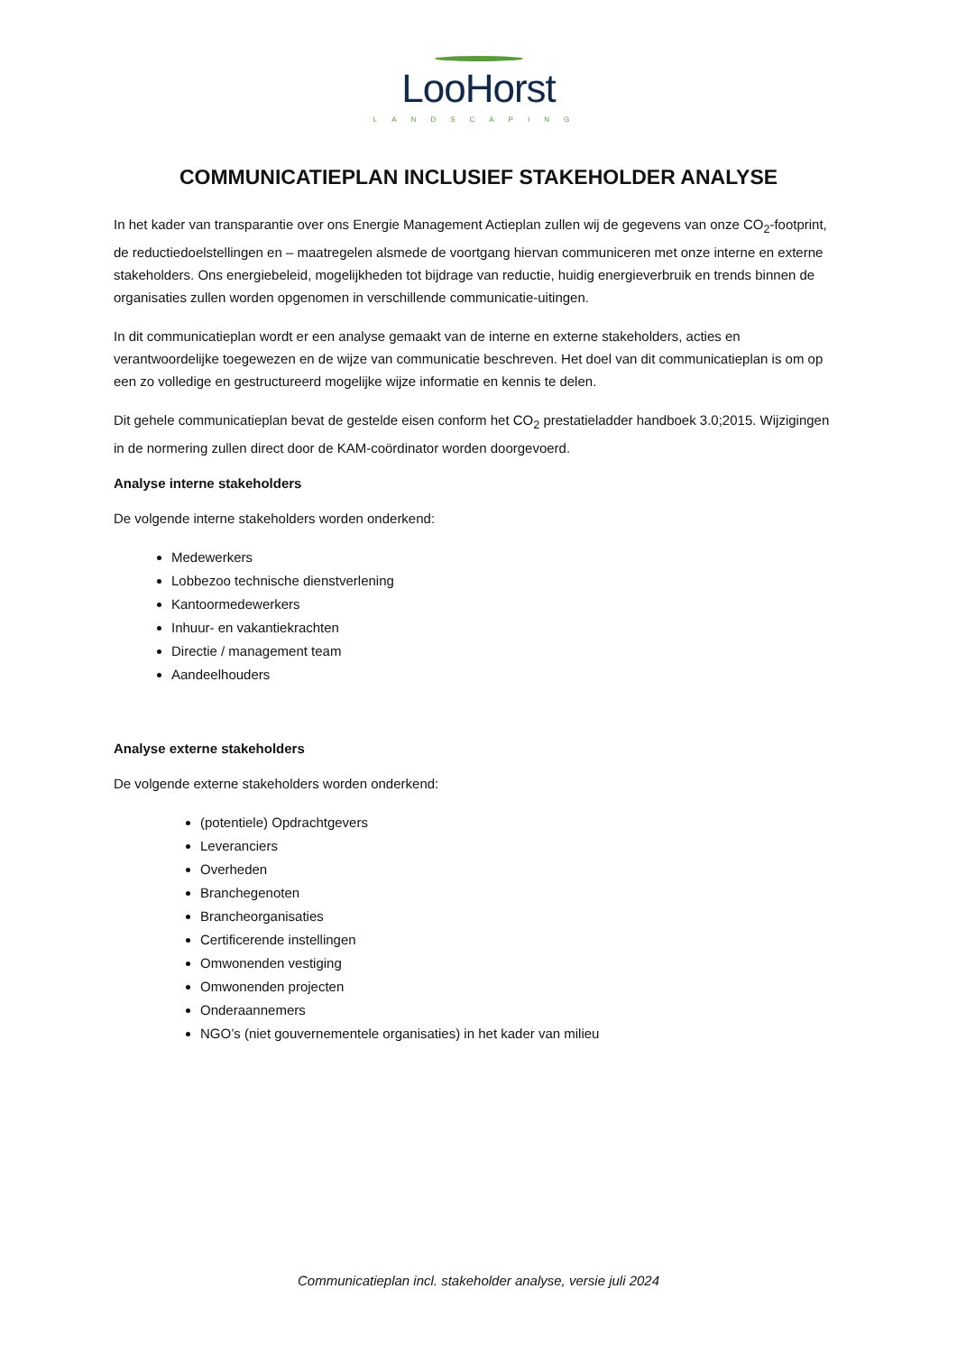LooHorst
LANDSCAPING
COMMUNICATIEPLAN INCLUSIEF STAKEHOLDER ANALYSE
In het kader van transparantie over ons Energie Management Actieplan zullen wij de gegevens van onze CO<sub>2</sub>-footprint, de reductiedoelstellingen en – maatregelen alsmede de voortgang hiervan communiceren met onze interne en externe stakeholders. Ons energiebeleid, mogelijkheden tot bijdrage van reductie, huidig energieverbruik en trends binnen de organisaties zullen worden opgenomen in verschillende communicatie-uitingen.
In dit communicatieplan wordt er een analyse gemaakt van de interne en externe stakeholders, acties en verantwoordelijke toegewezen en de wijze van communicatie beschreven. Het doel van dit communicatieplan is om op een zo volledige en gestructureerd mogelijke wijze informatie en kennis te delen.
Dit gehele communicatieplan bevat de gestelde eisen conform het CO<sub>2</sub> prestatieladder handboek 3.0;2015. Wijzigingen in de normering zullen direct door de KAM-coördinator worden doorgevoerd.
Analyse interne stakeholders
De volgende interne stakeholders worden onderkend:
Medewerkers
Lobbezoo technische dienstverlening
Kantoormedewerkers
Inhuur- en vakantiekrachten
Directie / management team
Aandeelhouders
Analyse externe stakeholders
De volgende externe stakeholders worden onderkend:
(potentiele) Opdrachtgevers
Leveranciers
Overheden
Branchegenoten
Brancheorganisaties
Certificerende instellingen
Omwonenden vestiging
Omwonenden projecten
Onderaannemers
NGO’s (niet gouvernementele organisaties) in het kader van milieu
Communicatieplan incl. stakeholder analyse, versie juli 2024